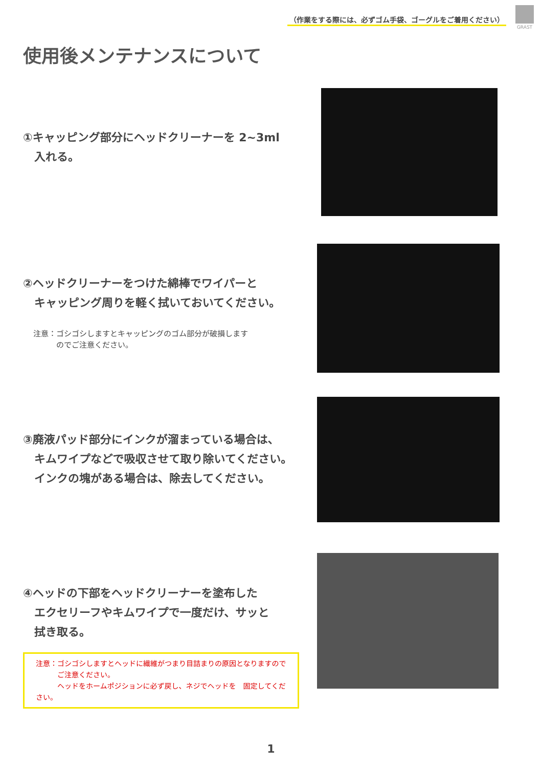（作業をする際には、必ずゴム手袋、ゴーグルをご着用ください）
GRAST
使用後メンテナンスについて
①キャッピング部分にヘッドクリーナーを 2~3ml
　入れる。
②ヘッドクリーナーをつけた綿棒でワイパーと
　キャッピング周りを軽く拭いておいてください。
注意：ゴシゴシしますとキャッピングのゴム部分が破損します
　　　のでご注意ください。
③廃液パッド部分にインクが溜まっている場合は、
　キムワイプなどで吸収させて取り除いてください。
　インクの塊がある場合は、除去してください。
④ヘッドの下部をヘッドクリーナーを塗布した
　エクセリーフやキムワイプで一度だけ、サッと
　拭き取る。
注意：ゴシゴシしますとヘッドに繊維がつまり目詰まりの原因となりますので
　　　ご注意ください。
　　　ヘッドをホームポジションに必ず戻し、ネジでヘッドを　固定してください。
1